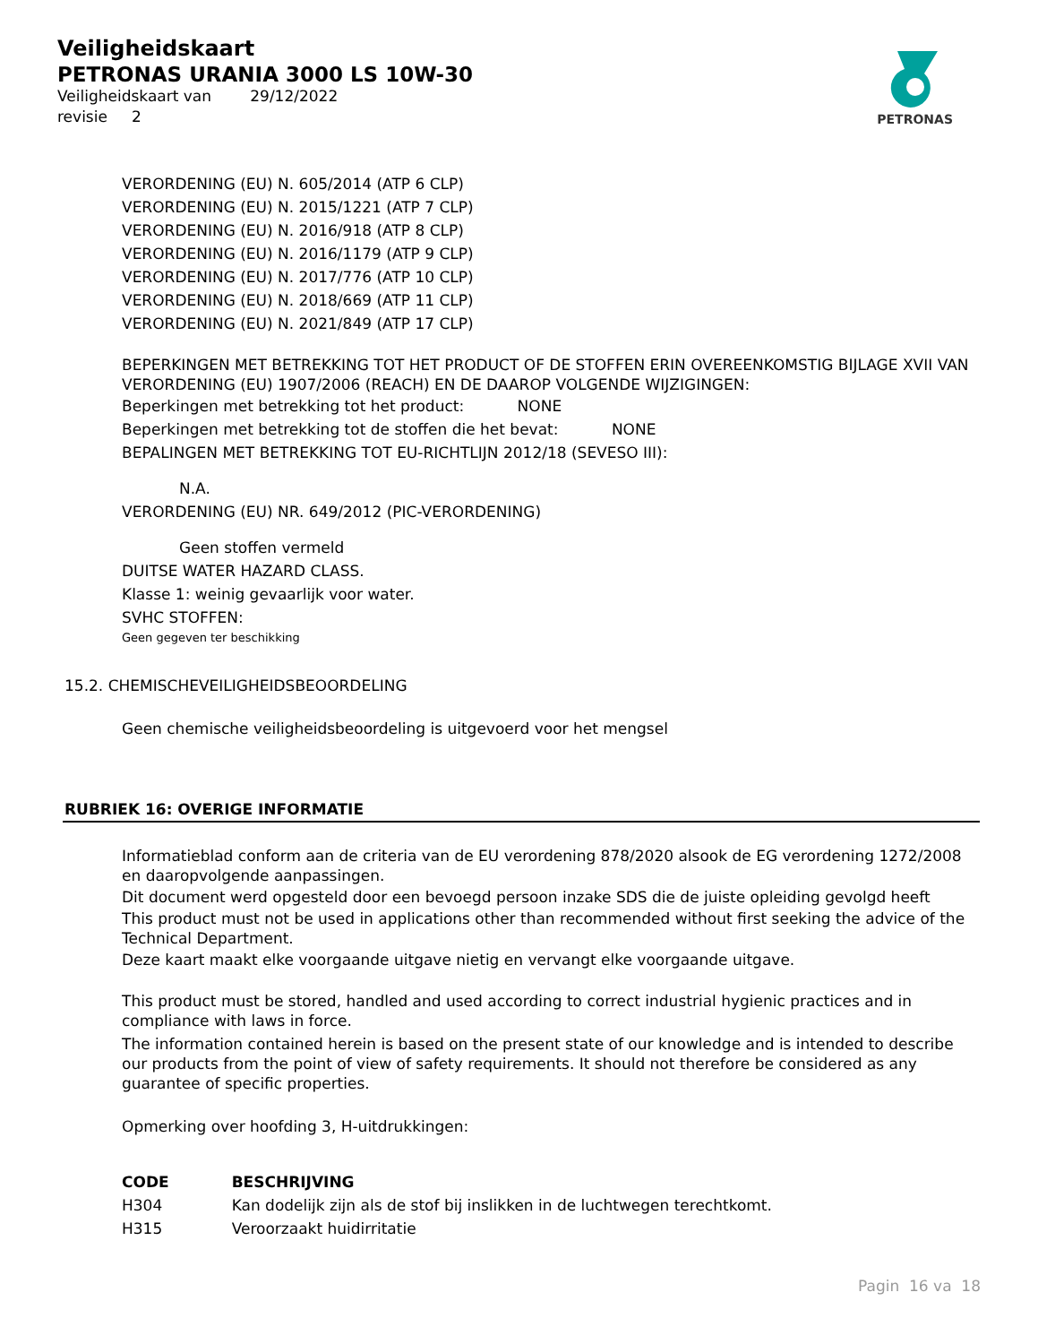Veiligheidskaart
PETRONAS URANIA 3000 LS 10W-30
Veiligheidskaart van 29/12/2022
revisie 2
PETRONAS
VERORDENING (EU) N. 605/2014 (ATP 6 CLP)
VERORDENING (EU) N. 2015/1221 (ATP 7 CLP)
VERORDENING (EU) N. 2016/918 (ATP 8 CLP)
VERORDENING (EU) N. 2016/1179 (ATP 9 CLP)
VERORDENING (EU) N. 2017/776 (ATP 10 CLP)
VERORDENING (EU) N. 2018/669 (ATP 11 CLP)
VERORDENING (EU) N. 2021/849 (ATP 17 CLP)
BEPERKINGEN MET BETREKKING TOT HET PRODUCT OF DE STOFFEN ERIN OVEREENKOMSTIG BIJLAGE XVII VAN VERORDENING (EU) 1907/2006 (REACH) EN DE DAAROP VOLGENDE WIJZIGINGEN:
Beperkingen met betrekking tot het product: NONE
Beperkingen met betrekking tot de stoffen die het bevat: NONE
BEPALINGEN MET BETREKKING TOT EU-RICHTLIJN 2012/18 (SEVESO III):
N.A.
VERORDENING (EU) NR. 649/2012 (PIC-VERORDENING)
Geen stoffen vermeld
DUITSE WATER HAZARD CLASS.
Klasse 1: weinig gevaarlijk voor water.
SVHC STOFFEN:
Geen gegeven ter beschikking
15.2. CHEMISCHEVEILIGHEIDSBEOORDELING
Geen chemische veiligheidsbeoordeling is uitgevoerd voor het mengsel
RUBRIEK 16: OVERIGE INFORMATIE
Informatieblad conform aan de criteria van de EU verordening 878/2020 alsook de EG verordening 1272/2008 en daaropvolgende aanpassingen.
Dit document werd opgesteld door een bevoegd persoon inzake SDS die de juiste opleiding gevolgd heeft
This product must not be used in applications other than recommended without first seeking the advice of the Technical Department.
Deze kaart maakt elke voorgaande uitgave nietig en vervangt elke voorgaande uitgave.
This product must be stored, handled and used according to correct industrial hygienic practices and in compliance with laws in force.
The information contained herein is based on the present state of our knowledge and is intended to describe our products from the point of view of safety requirements. It should not therefore be considered as any guarantee of specific properties.
Opmerking over hoofding 3, H-uitdrukkingen:
| CODE | BESCHRIJVING |
| --- | --- |
| H304 | Kan dodelijk zijn als de stof bij inslikken in de luchtwegen terechtkomt. |
| H315 | Veroorzaakt huidirritatie |
Pagin 16 va 18